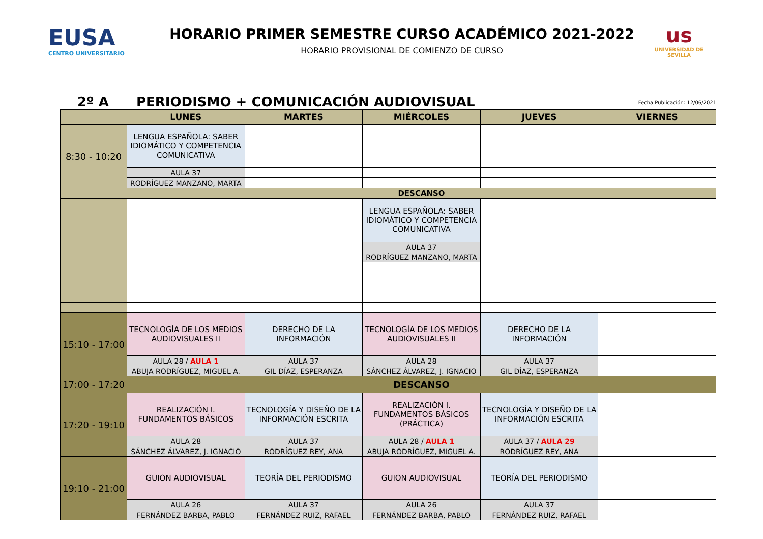EUSA
CENTRO UNIVERSITARIO
HORARIO PRIMER SEMESTRE CURSO ACADÉMICO 2021-2022
HORARIO PROVISIONAL DE COMIENZO DE CURSO
us
UNIVERSIDAD DE SEVILLA
2º A
PERIODISMO + COMUNICACIÓN AUDIOVISUAL
Fecha Publicación: 12/06/2021
| | LUNES | MARTES | MIÉRCOLES | JUEVES | VIERNES |
| --- | --- | --- | --- | --- | --- |
| 8:30 - 10:20 | LENGUA ESPAÑOLA: SABER IDIOMÁTICO Y COMPETENCIA COMUNICATIVA | | | | |
| | AULA 37 | | | | |
| | RODRÍGUEZ MANZANO, MARTA | | | | |
| | DESCANSO | | | | |
| | | | LENGUA ESPAÑOLA: SABER IDIOMÁTICO Y COMPETENCIA COMUNICATIVA | | |
| | | | AULA 37 | | |
| | | | RODRÍGUEZ MANZANO, MARTA | | |
| 15:10 - 17:00 | TECNOLOGÍA DE LOS MEDIOS AUDIOVISUALES II | DERECHO DE LA INFORMACIÓN | TECNOLOGÍA DE LOS MEDIOS AUDIOVISUALES II | DERECHO DE LA INFORMACIÓN | |
| | AULA 28 / AULA 1 | AULA 37 | AULA 28 | AULA 37 | |
| | ABUJA RODRÍGUEZ, MIGUEL A. | GIL DÍAZ, ESPERANZA | SÁNCHEZ ÁLVAREZ, J. IGNACIO | GIL DÍAZ, ESPERANZA | |
| 17:00 - 17:20 | DESCANSO | | | | |
| 17:20 - 19:10 | REALIZACIÓN I. FUNDAMENTOS BÁSICOS | TECNOLOGÍA Y DISEÑO DE LA INFORMACIÓN ESCRITA | REALIZACIÓN I. FUNDAMENTOS BÁSICOS (PRÁCTICA) | TECNOLOGÍA Y DISEÑO DE LA INFORMACIÓN ESCRITA | |
| | AULA 28 | AULA 37 | AULA 28 / AULA 1 | AULA 37 / AULA 29 | |
| | SÁNCHEZ ÁLVAREZ, J. IGNACIO | RODRÍGUEZ REY, ANA | ABUJA RODRÍGUEZ, MIGUEL A. | RODRÍGUEZ REY, ANA | |
| 19:10 - 21:00 | GUION AUDIOVISUAL | TEORÍA DEL PERIODISMO | GUION AUDIOVISUAL | TEORÍA DEL PERIODISMO | |
| | AULA 26 | AULA 37 | AULA 26 | AULA 37 | |
| | FERNÁNDEZ BARBA, PABLO | FERNÁNDEZ RUIZ, RAFAEL | FERNÁNDEZ BARBA, PABLO | FERNÁNDEZ RUIZ, RAFAEL | |